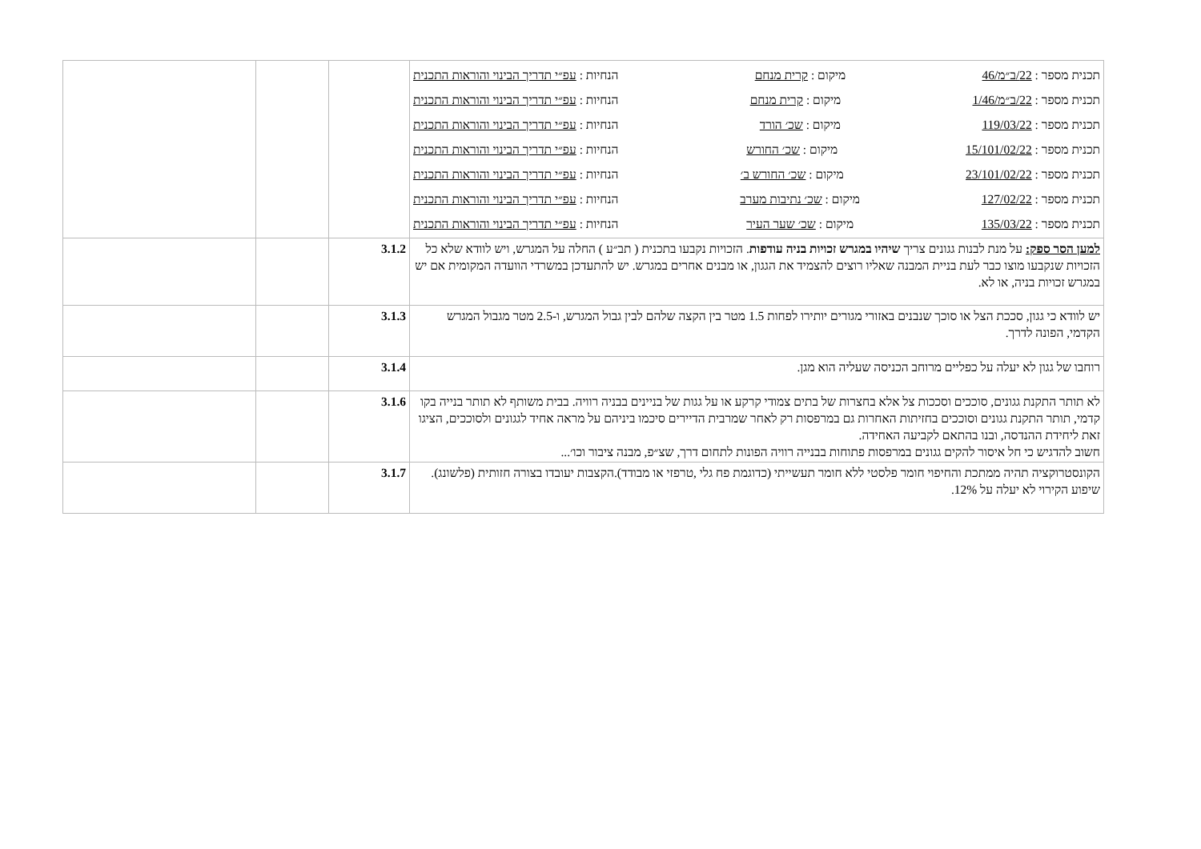| תכנית מספר : 22/ב״מ/46 מיקום : קרית מנחם הנחיות : עפ״י תדריך הבינוי והוראות התכנית תכנית מספר : 22/ב״מ/1/46 מיקום : קרית מנחם הנחיות : עפ״י תדריך הבינוי והוראות התכנית תכנית מספר : 119/03/22 מיקום : שכ׳ הורד הנחיות : עפ״י תדריך הבינוי והוראות התכנית תכנית מספר : 15/101/02/22 מיקום : שכ׳ החורש הנחיות : עפ״י תדריך הבינוי והוראות התכנית תכנית מספר : 23/101/02/22 מיקום : שכ׳ החורש ב׳ הנחיות : עפ״י תדריך הבינוי והוראות התכנית תכנית מספר : 127/02/22 מיקום : שכ׳ נתיבות מערב הנחיות : עפ״י תדריך הבינוי והוראות התכנית תכנית מספר : 135/03/22 מיקום : שכ׳ שער העיר הנחיות : עפ״י תדריך הבינוי והוראות התכנית | | | |
| למען הסר ספק: על מנת לבנות גגונים צריך שיהיו במגרש זכויות בניה עודפות . הזכויות נקבעו בתכנית ( תב״ע ) החלה על המגרש, ויש לוודא שלא כל הזכויות שנקבעו מוצו כבר לעת בניית המבנה שאליו רוצים להצמיד את הגגון, או מבנים אחרים במגרש. יש להתעדכן במשרדי הוועדה המקומית אם יש במגרש זכויות בניה, או לא. | 3.1.2 | | |
| יש לוודא כי גגון, סככת הצל או סוכך שנבנים באזורי מגורים יותירו לפחות 1.5 מטר בין הקצה שלהם לבין גבול המגרש, ו-2.5 מטר מגבול המגרש הקדמי, הפונה לדרך. | 3.1.3 | | |
| רוחבו של גגון לא יעלה על כפליים מרוחב הכניסה שעליה הוא מגן. | 3.1.4 | | |
| לא תותר התקנת גגונים, סוככים וסככות צל אלא בחצרות של בתים צמודי קרקע או על גגות של בניינים בבניה רוויה. בבית משותף לא תותר בנייה בקו קדמי, תותר התקנת גגונים וסוככים בחזיתות האחרות גם במרפסות רק לאחר שמרבית הדיירים סיכמו ביניהם על מראה אחיד לגגונים ולסוככים, הציגו זאת ליחידת ההנדסה, ובנו בהתאם לקביעה האחידה. חשוב להדגיש כי חל איסור להקים גגונים במרפסות פתוחות בבנייה רוויה הפונות לתחום דרך, שצ״פ, מבנה ציבור וכו׳... | 3.1.6 | | |
| הקונסטרוקציה תהיה ממתכת והחיפוי חומר פלסטי ללא חומר תעשייתי (כדוגמת פח גלי ,טרפזי או מבודד).הקצבות יעובדו בצורה חזותית (פלשונג). שיפוע הקירוי לא יעלה על 12%. | 3.1.7 | | |